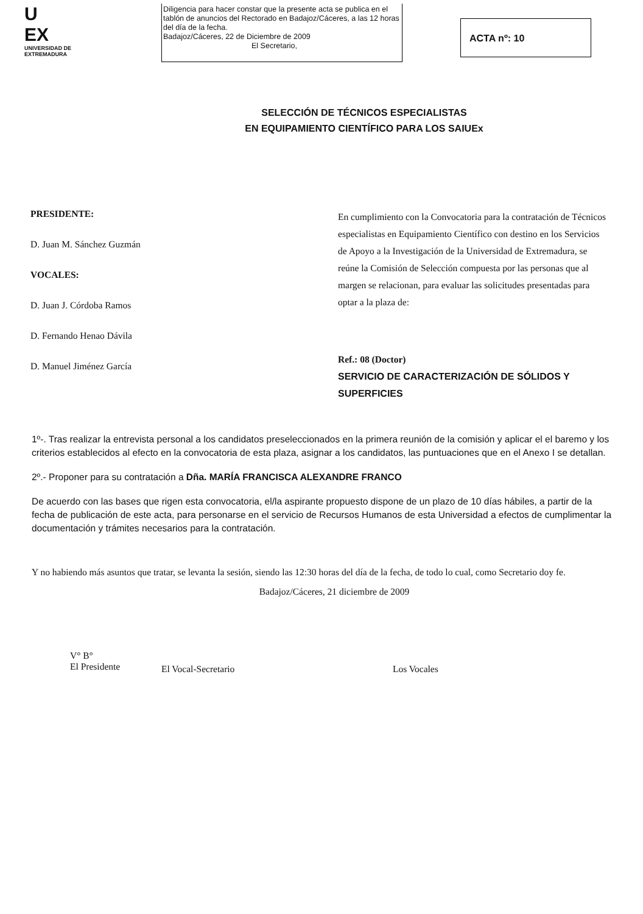U
EX
UNIVERSIDAD DE EXTREMADURA
Diligencia para hacer constar que la presente acta se publica en el tablón de anuncios del Rectorado en Badajoz/Cáceres, a las 12 horas del día de la fecha.
Badajoz/Cáceres, 22 de Diciembre de 2009
El Secretario,
ACTA nº: 10
SELECCIÓN DE TÉCNICOS ESPECIALISTAS
EN EQUIPAMIENTO CIENTÍFICO PARA LOS SAIUEx
PRESIDENTE:
D. Juan M. Sánchez Guzmán
VOCALES:
D. Juan J. Córdoba Ramos
D. Fernando Henao Dávila
D. Manuel Jiménez García
En cumplimiento con la Convocatoria para la contratación de Técnicos especialistas en Equipamiento Científico con destino en los Servicios de Apoyo a la Investigación de la Universidad de Extremadura, se reúne la Comisión de Selección compuesta por las personas que al margen se relacionan, para evaluar las solicitudes presentadas para optar a la plaza de:
Ref.: 08 (Doctor)
SERVICIO DE CARACTERIZACIÓN DE SÓLIDOS Y SUPERFICIES
1º-. Tras realizar la entrevista personal a los candidatos preseleccionados en la primera reunión de la comisión y aplicar el el baremo y los criterios establecidos al efecto en la convocatoria de esta plaza, asignar a los candidatos, las puntuaciones que en el Anexo I se detallan.
2º.- Proponer para su contratación a Dña. MARÍA FRANCISCA ALEXANDRE FRANCO
De acuerdo con las bases que rigen esta convocatoria, el/la aspirante propuesto dispone de un plazo de 10 días hábiles, a partir de la fecha de publicación de este acta, para personarse en el servicio de Recursos Humanos de esta Universidad a efectos de cumplimentar la documentación y trámites necesarios para la contratación.
Y no habiendo más asuntos que tratar, se levanta la sesión, siendo las 12:30 horas del día de la fecha, de todo lo cual, como Secretario doy fe.
Badajoz/Cáceres, 21 diciembre de 2009
V° B°
El Presidente
El Vocal-Secretario Los Vocales